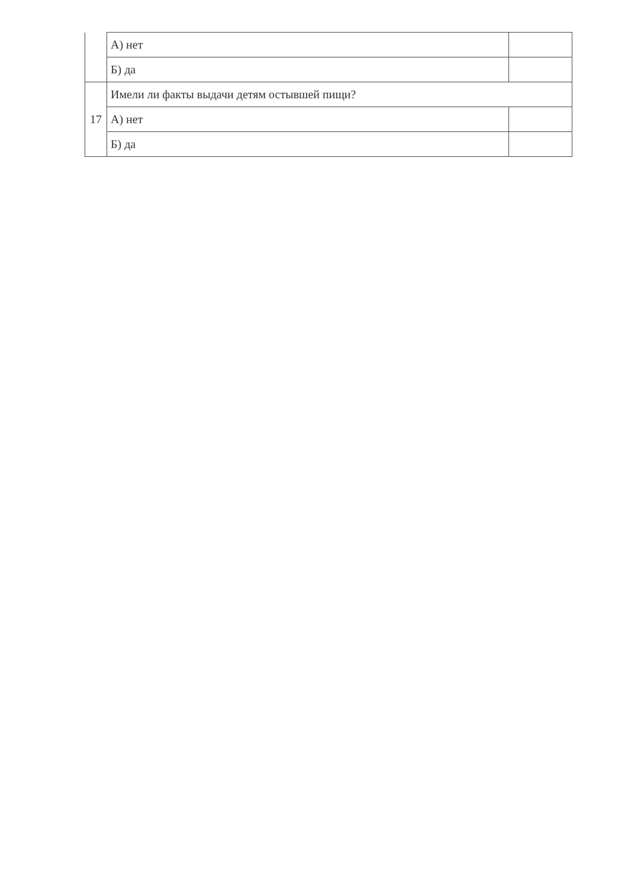| | А) нет | |
| | Б) да | |
| 17 | Имели ли факты выдачи детям остывшей пищи? | |
| | А) нет | |
| | Б) да | |